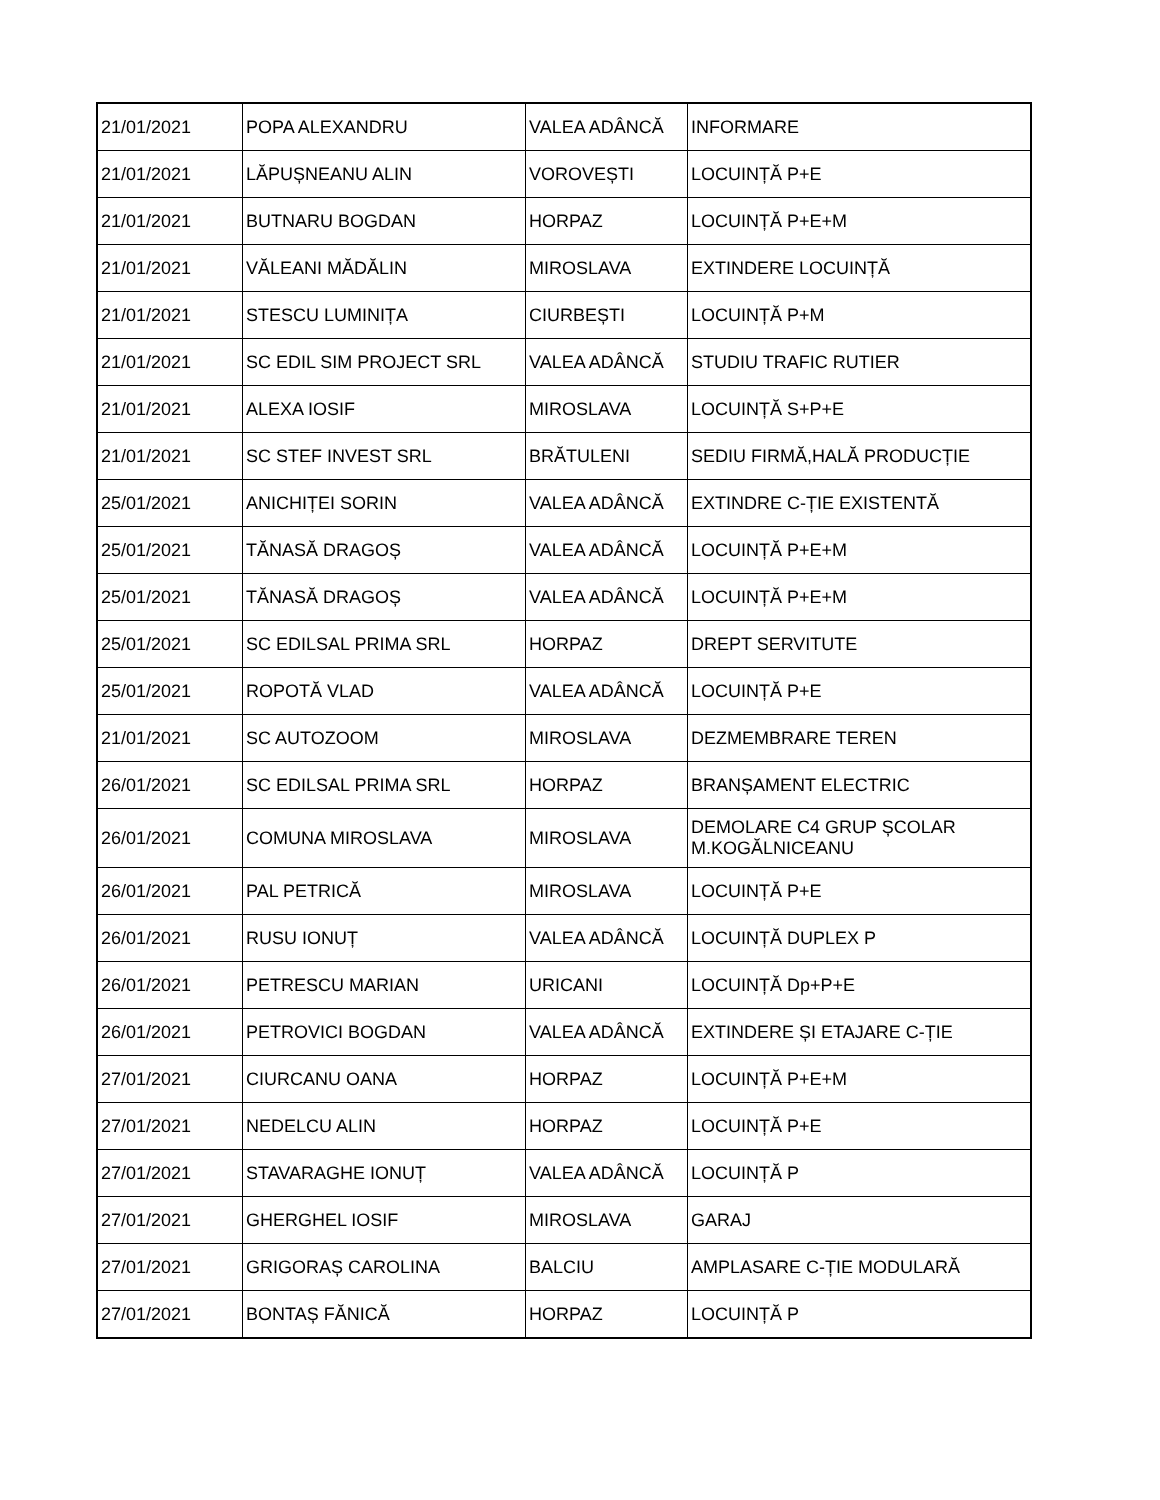| 21/01/2021 | POPA ALEXANDRU | VALEA ADÂNCĂ | INFORMARE |
| 21/01/2021 | LĂPUȘNEANU ALIN | VOROVEȘTI | LOCUINȚĂ P+E |
| 21/01/2021 | BUTNARU BOGDAN | HORPAZ | LOCUINȚĂ P+E+M |
| 21/01/2021 | VĂLEANI MĂDĂLIN | MIROSLAVA | EXTINDERE LOCUINȚĂ |
| 21/01/2021 | STESCU LUMINIȚA | CIURBEȘTI | LOCUINȚĂ P+M |
| 21/01/2021 | SC EDIL SIM PROJECT SRL | VALEA ADÂNCĂ | STUDIU TRAFIC RUTIER |
| 21/01/2021 | ALEXA IOSIF | MIROSLAVA | LOCUINȚĂ S+P+E |
| 21/01/2021 | SC STEF INVEST SRL | BRĂTULENI | SEDIU FIRMĂ,HALĂ PRODUCȚIE |
| 25/01/2021 | ANICHIȚEI SORIN | VALEA ADÂNCĂ | EXTINDRE C-ȚIE EXISTENTĂ |
| 25/01/2021 | TĂNASĂ DRAGOȘ | VALEA ADÂNCĂ | LOCUINȚĂ P+E+M |
| 25/01/2021 | TĂNASĂ DRAGOȘ | VALEA ADÂNCĂ | LOCUINȚĂ P+E+M |
| 25/01/2021 | SC EDILSAL PRIMA SRL | HORPAZ | DREPT SERVITUTE |
| 25/01/2021 | ROPOTĂ VLAD | VALEA ADÂNCĂ | LOCUINȚĂ P+E |
| 21/01/2021 | SC AUTOZOOM | MIROSLAVA | DEZMEMBRARE TEREN |
| 26/01/2021 | SC EDILSAL PRIMA SRL | HORPAZ | BRANȘAMENT ELECTRIC |
| 26/01/2021 | COMUNA MIROSLAVA | MIROSLAVA | DEMOLARE C4 GRUP ȘCOLAR M.KOGĂLNICEANU |
| 26/01/2021 | PAL PETRICĂ | MIROSLAVA | LOCUINȚĂ P+E |
| 26/01/2021 | RUSU IONUȚ | VALEA ADÂNCĂ | LOCUINȚĂ DUPLEX P |
| 26/01/2021 | PETRESCU MARIAN | URICANI | LOCUINȚĂ Dp+P+E |
| 26/01/2021 | PETROVICI BOGDAN | VALEA ADÂNCĂ | EXTINDERE ȘI ETAJARE C-ȚIE |
| 27/01/2021 | CIURCANU OANA | HORPAZ | LOCUINȚĂ P+E+M |
| 27/01/2021 | NEDELCU ALIN | HORPAZ | LOCUINȚĂ P+E |
| 27/01/2021 | STAVARAGHE IONUȚ | VALEA ADÂNCĂ | LOCUINȚĂ P |
| 27/01/2021 | GHERGHEL IOSIF | MIROSLAVA | GARAJ |
| 27/01/2021 | GRIGORAȘ CAROLINA | BALCIU | AMPLASARE C-ȚIE MODULARĂ |
| 27/01/2021 | BONTAȘ FĂNICĂ | HORPAZ | LOCUINȚĂ P |